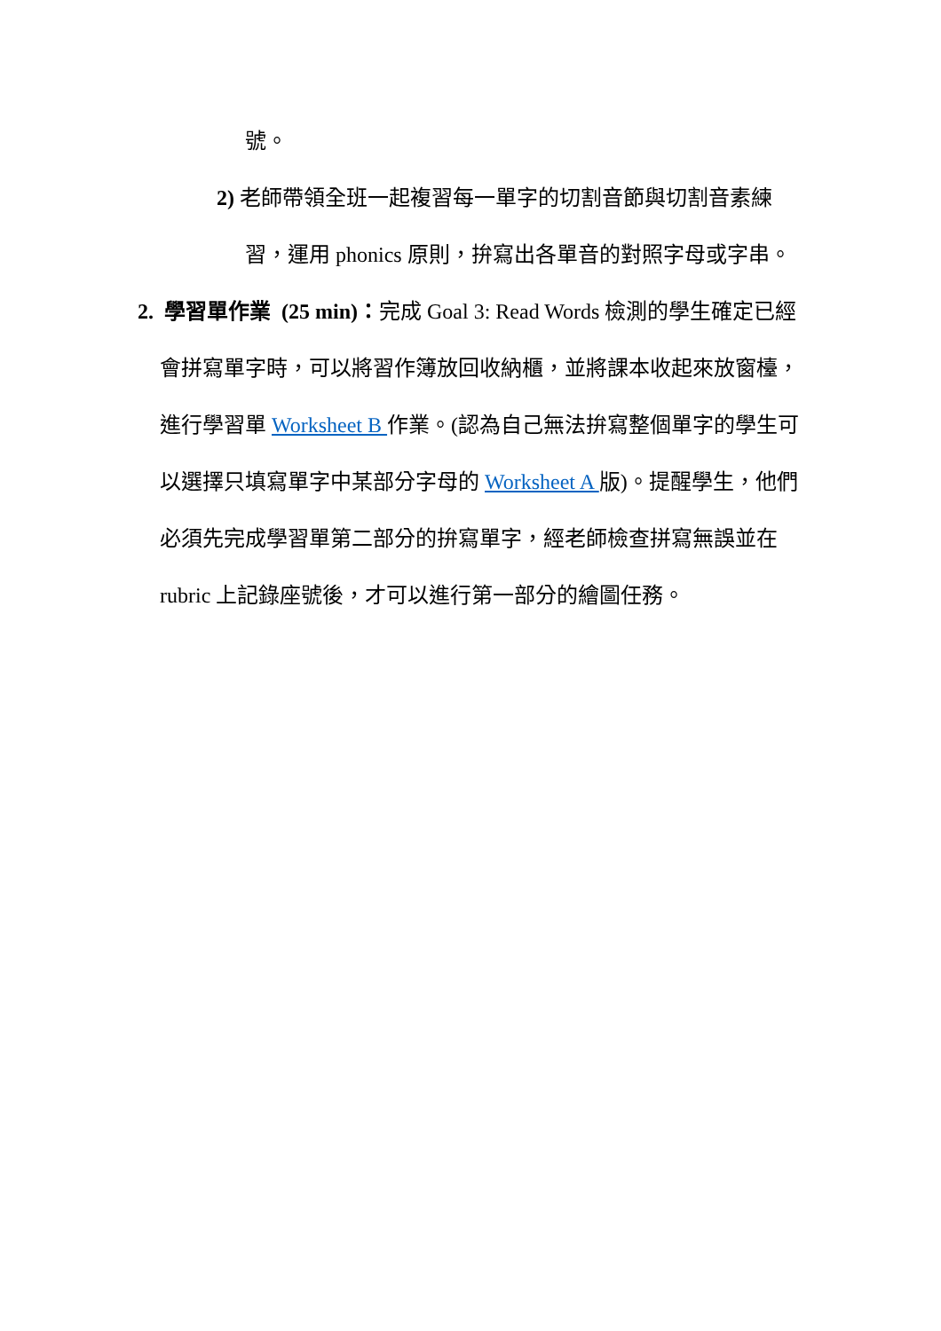號。
2) 老師帶領全班一起複習每一單字的切割音節與切割音素練
習，運用 phonics 原則，拚寫出各單音的對照字母或字串。
2. 學習單作業 (25 min)：完成 Goal 3: Read Words 檢測的學生確定已經
會拼寫單字時，可以將習作簿放回收納櫃，並將課本收起來放窗檯，
進行學習單 Worksheet B 作業。(認為自己無法拚寫整個單字的學生可
以選擇只填寫單字中某部分字母的 Worksheet A 版)。提醒學生，他們
必須先完成學習單第二部分的拚寫單字，經老師檢查拼寫無誤並在
rubric 上記錄座號後，才可以進行第一部分的繪圖任務。